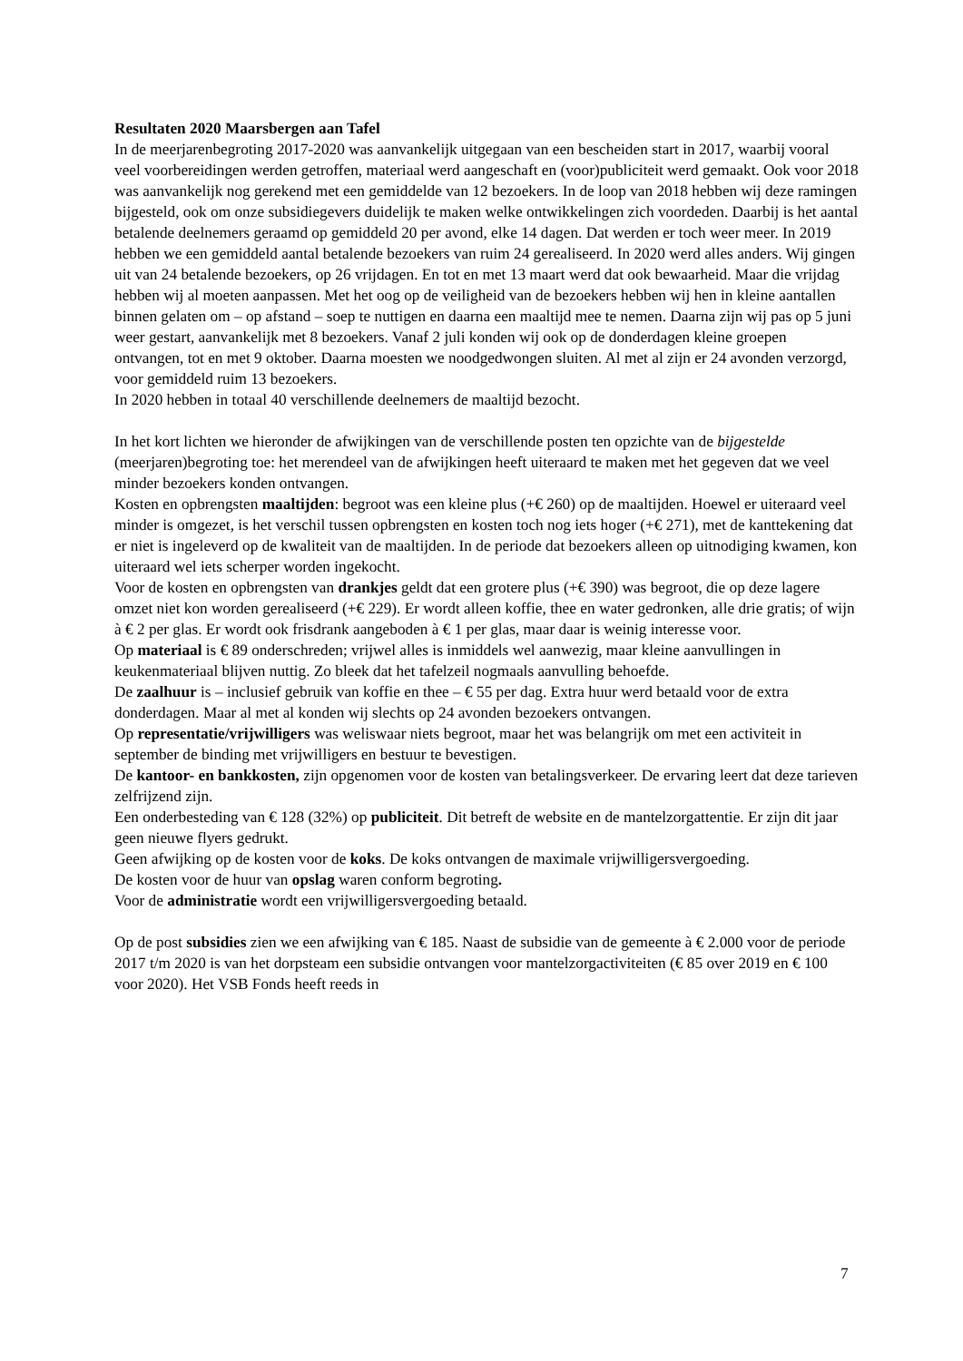Resultaten 2020 Maarsbergen aan Tafel
In de meerjarenbegroting 2017-2020 was aanvankelijk uitgegaan van een bescheiden start in 2017, waarbij vooral veel voorbereidingen werden getroffen, materiaal werd aangeschaft en (voor)publiciteit werd gemaakt. Ook voor 2018 was aanvankelijk nog gerekend met een gemiddelde van 12 bezoekers. In de loop van 2018 hebben wij deze ramingen bijgesteld, ook om onze subsidiegevers duidelijk te maken welke ontwikkelingen zich voordeden. Daarbij is het aantal betalende deelnemers geraamd op gemiddeld 20 per avond, elke 14 dagen. Dat werden er toch weer meer. In 2019 hebben we een gemiddeld aantal betalende bezoekers van ruim 24 gerealiseerd. In 2020 werd alles anders. Wij gingen uit van 24 betalende bezoekers, op 26 vrijdagen. En tot en met 13 maart werd dat ook bewaarheid. Maar die vrijdag hebben wij al moeten aanpassen. Met het oog op de veiligheid van de bezoekers hebben wij hen in kleine aantallen binnen gelaten om – op afstand – soep te nuttigen en daarna een maaltijd mee te nemen. Daarna zijn wij pas op 5 juni weer gestart, aanvankelijk met 8 bezoekers. Vanaf 2 juli konden wij ook op de donderdagen kleine groepen ontvangen, tot en met 9 oktober. Daarna moesten we noodgedwongen sluiten. Al met al zijn er 24 avonden verzorgd, voor gemiddeld ruim 13 bezoekers.
In 2020 hebben in totaal 40 verschillende deelnemers de maaltijd bezocht.
In het kort lichten we hieronder de afwijkingen van de verschillende posten ten opzichte van de bijgestelde (meerjaren)begroting toe: het merendeel van de afwijkingen heeft uiteraard te maken met het gegeven dat we veel minder bezoekers konden ontvangen.
Kosten en opbrengsten maaltijden: begroot was een kleine plus (+€ 260) op de maaltijden. Hoewel er uiteraard veel minder is omgezet, is het verschil tussen opbrengsten en kosten toch nog iets hoger (+€ 271), met de kanttekening dat er niet is ingeleverd op de kwaliteit van de maaltijden. In de periode dat bezoekers alleen op uitnodiging kwamen, kon uiteraard wel iets scherper worden ingekocht.
Voor de kosten en opbrengsten van drankjes geldt dat een grotere plus (+€ 390) was begroot, die op deze lagere omzet niet kon worden gerealiseerd (+€ 229). Er wordt alleen koffie, thee en water gedronken, alle drie gratis; of wijn à € 2 per glas. Er wordt ook frisdrank aangeboden à € 1 per glas, maar daar is weinig interesse voor.
Op materiaal is € 89 onderschreden; vrijwel alles is inmiddels wel aanwezig, maar kleine aanvullingen in keukenmateriaal blijven nuttig. Zo bleek dat het tafelzeil nogmaals aanvulling behoefde.
De zaalhuur is – inclusief gebruik van koffie en thee – € 55 per dag. Extra huur werd betaald voor de extra donderdagen. Maar al met al konden wij slechts op 24 avonden bezoekers ontvangen.
Op representatie/vrijwilligers was weliswaar niets begroot, maar het was belangrijk om met een activiteit in september de binding met vrijwilligers en bestuur te bevestigen.
De kantoor- en bankkosten, zijn opgenomen voor de kosten van betalingsverkeer. De ervaring leert dat deze tarieven zelfrijzend zijn.
Een onderbesteding van € 128 (32%) op publiciteit. Dit betreft de website en de mantelzorgattentie. Er zijn dit jaar geen nieuwe flyers gedrukt.
Geen afwijking op de kosten voor de koks. De koks ontvangen de maximale vrijwilligersvergoeding.
De kosten voor de huur van opslag waren conform begroting.
Voor de administratie wordt een vrijwilligersvergoeding betaald.
Op de post subsidies zien we een afwijking van € 185. Naast de subsidie van de gemeente à € 2.000 voor de periode 2017 t/m 2020 is van het dorpsteam een subsidie ontvangen voor mantelzorgactiviteiten (€ 85 over 2019 en € 100 voor 2020). Het VSB Fonds heeft reeds in
7